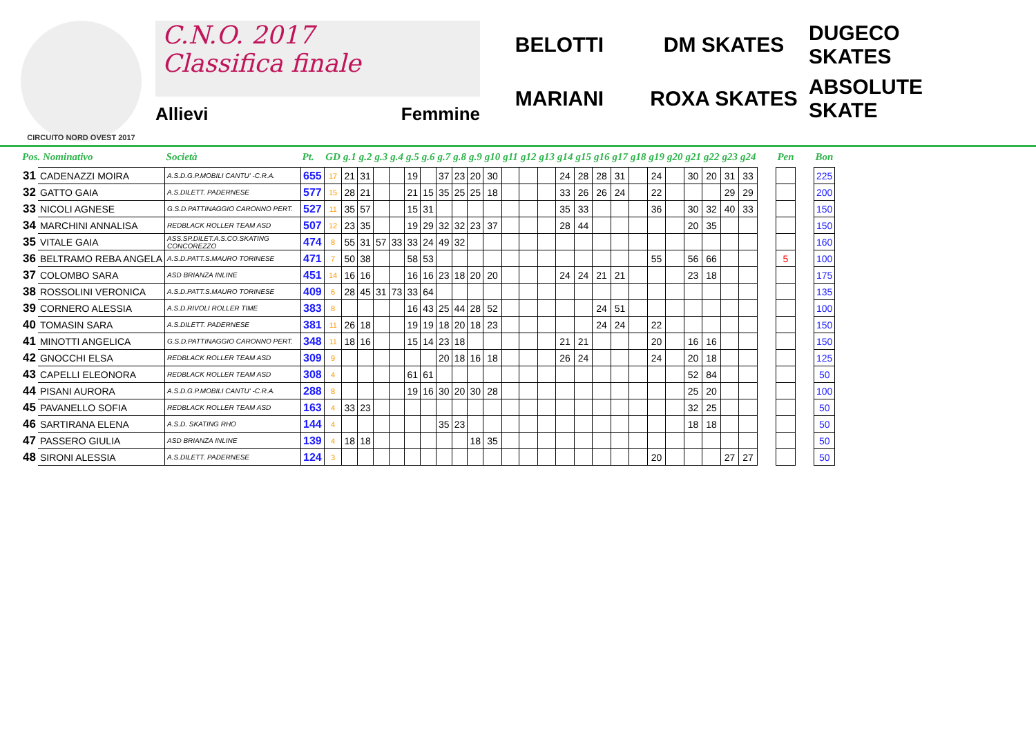CIRCUITO NORD OVEST 2017
C.N.O. 2017
Classifica finale
Allievi Femmine
BELOTTI
DM SKATES
DUGECO SKATES
MARIANI
ROXA SKATES
ABSOLUTE SKATE
| Pos. Nominativo | | Società | Pt. | GD | g.1 | g.2 | g.3 | g.4 | g.5 | g.6 | g.7 | g.8 | g.9 | g10 | g11 | g12 | g13 | g14 | g15 | g16 | g17 | g18 | g19 | g20 | g21 | g22 | g23 | g24 | | Pen | | Bon |
| --- | --- | --- | --- | --- | --- | --- | --- | --- | --- | --- | --- | --- | --- | --- | --- | --- | --- | --- | --- | --- | --- | --- | --- | --- | --- | --- | --- | --- | --- | --- | --- | --- |
| 31 | CADENAZZI MOIRA | A.S.D.G.P.MOBILI CANTU' -C.R.A. | 655 | 17 | 21 | 31 | | | 19 | | 37 | 23 | 20 | 30 | | | | 24 | 28 | 28 | 31 | | 24 | | 30 | 20 | 31 | 33 | | | | 225 |
| 32 | GATTO GAIA | A.S.DILETT. PADERNESE | 577 | 15 | 28 | 21 | | | 21 | 15 | 35 | 25 | 25 | 18 | | | | 33 | 26 | 26 | 24 | | 22 | | | | 29 | 29 | | | | 200 |
| 33 | NICOLI AGNESE | G.S.D.PATTINAGGIO CARONNO PERT. | 527 | 11 | 35 | 57 | | | 15 | 31 | | | | | | | | 35 | 33 | | | | 36 | | 30 | 32 | 40 | 33 | | | | 150 |
| 34 | MARCHINI ANNALISA | REDBLACK ROLLER TEAM ASD | 507 | 12 | 23 | 35 | | | 19 | 29 | 32 | 32 | 23 | 37 | | | | 28 | 44 | | | | | | 20 | 35 | | | | | | 150 |
| 35 | VITALE GAIA | ASS.SP.DILET.A.S.CO.SKATING CONCOREZZO | 474 | 8 | 55 | 31 | 57 | 33 | 33 | 24 | 49 | 32 | | | | | | | | | | | | | | | | | | | | 160 |
| 36 | BELTRAMO REBA ANGELA | A.S.D.PATT.S.MAURO TORINESE | 471 | 7 | 50 | 38 | | | 58 | 53 | | | | | | | | | | | | | 55 | | 56 | 66 | | | | 5 | | 100 |
| 37 | COLOMBO SARA | ASD BRIANZA INLINE | 451 | 14 | 16 | 16 | | | 16 | 16 | 23 | 18 | 20 | 20 | | | | 24 | 24 | 21 | 21 | | | | 23 | 18 | | | | | | 175 |
| 38 | ROSSOLINI VERONICA | A.S.D.PATT.S.MAURO TORINESE | 409 | 6 | 28 | 45 | 31 | 73 | 33 | 64 | | | | | | | | | | | | | | | | | | | | | | 135 |
| 39 | CORNERO ALESSIA | A.S.D.RIVOLI ROLLER TIME | 383 | 8 | | | | | 16 | 43 | 25 | 44 | 28 | 52 | | | | | | 24 | 51 | | | | | | | | | | | 100 |
| 40 | TOMASIN SARA | A.S.DILETT. PADERNESE | 381 | 11 | 26 | 18 | | | 19 | 19 | 18 | 20 | 18 | 23 | | | | | | 24 | 24 | | 22 | | | | | | | | | 150 |
| 41 | MINOTTI ANGELICA | G.S.D.PATTINAGGIO CARONNO PERT. | 348 | 11 | 18 | 16 | | | 15 | 14 | 23 | 18 | | | | | | 21 | 21 | | | | 20 | | 16 | 16 | | | | | | 150 |
| 42 | GNOCCHI ELSA | REDBLACK ROLLER TEAM ASD | 309 | 9 | | | | | | | 20 | 18 | 16 | 18 | | | | 26 | 24 | | | | 24 | | 20 | 18 | | | | | | 125 |
| 43 | CAPELLI ELEONORA | REDBLACK ROLLER TEAM ASD | 308 | 4 | | | | | 61 | 61 | | | | | | | | | | | | | | | 52 | 84 | | | | | | 50 |
| 44 | PISANI AURORA | A.S.D.G.P.MOBILI CANTU' -C.R.A. | 288 | 8 | | | | | 19 | 16 | 30 | 20 | 30 | 28 | | | | | | | | | | | 25 | 20 | | | | | | 100 |
| 45 | PAVANELLO SOFIA | REDBLACK ROLLER TEAM ASD | 163 | 4 | 33 | 23 | | | | | | | | | | | | | | | | | | | 32 | 25 | | | | | | 50 |
| 46 | SARTIRANA ELENA | A.S.D. SKATING RHO | 144 | 4 | | | | | | | 35 | 23 | | | | | | | | | | | | | 18 | 18 | | | | | | 50 |
| 47 | PASSERO GIULIA | ASD BRIANZA INLINE | 139 | 4 | 18 | 18 | | | | | | | 18 | 35 | | | | | | | | | | | | | | | | | | 50 |
| 48 | SIRONI ALESSIA | A.S.DILETT. PADERNESE | 124 | 3 | | | | | | | | | | | | | | | | | | | 20 | | | | 27 | 27 | | | | 50 |